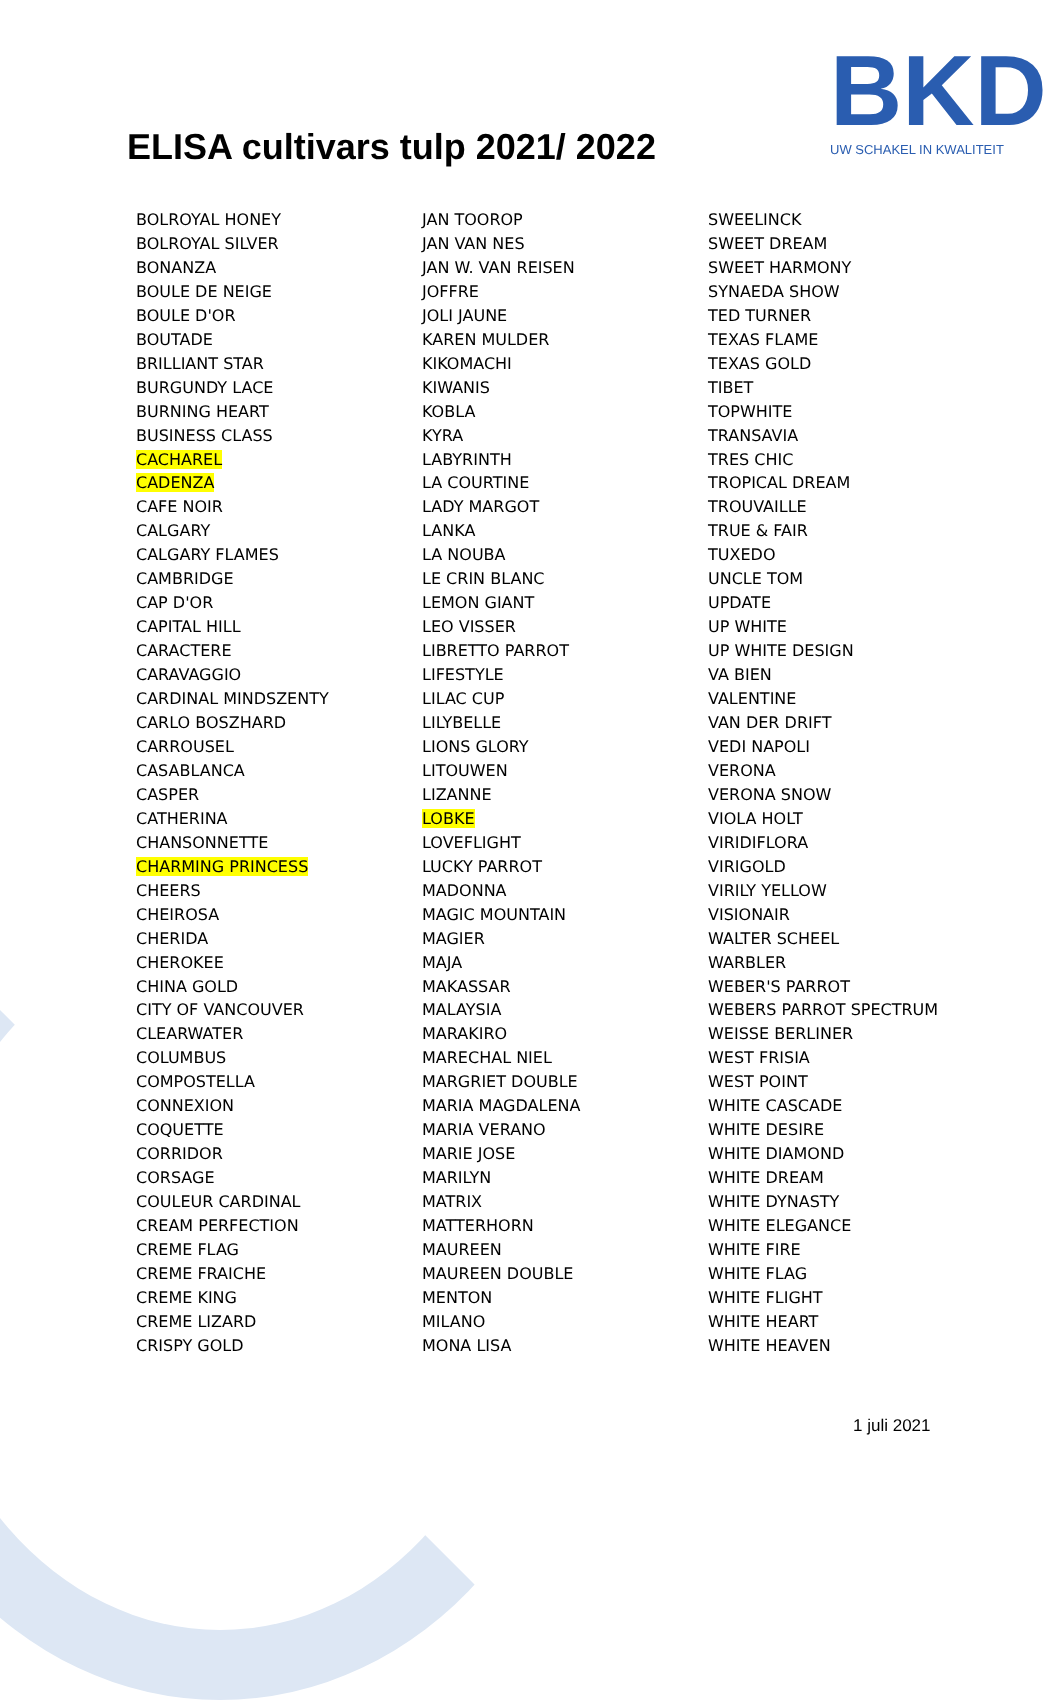ELISA cultivars tulp 2021/ 2022
BKD
UW SCHAKEL IN KWALITEIT
BOLROYAL HONEY
BOLROYAL SILVER
BONANZA
BOULE DE NEIGE
BOULE D'OR
BOUTADE
BRILLIANT STAR
BURGUNDY LACE
BURNING HEART
BUSINESS CLASS
CACHAREL
CADENZA
CAFE NOIR
CALGARY
CALGARY FLAMES
CAMBRIDGE
CAP D'OR
CAPITAL HILL
CARACTERE
CARAVAGGIO
CARDINAL MINDSZENTY
CARLO BOSZHARD
CARROUSEL
CASABLANCA
CASPER
CATHERINA
CHANSONNETTE
CHARMING PRINCESS
CHEERS
CHEIROSA
CHERIDA
CHEROKEE
CHINA GOLD
CITY OF VANCOUVER
CLEARWATER
COLUMBUS
COMPOSTELLA
CONNEXION
COQUETTE
CORRIDOR
CORSAGE
COULEUR CARDINAL
CREAM PERFECTION
CREME FLAG
CREME FRAICHE
CREME KING
CREME LIZARD
CRISPY GOLD
JAN TOOROP
JAN VAN NES
JAN W. VAN REISEN
JOFFRE
JOLI JAUNE
KAREN MULDER
KIKOMACHI
KIWANIS
KOBLA
KYRA
LABYRINTH
LA COURTINE
LADY MARGOT
LANKA
LA NOUBA
LE CRIN BLANC
LEMON GIANT
LEO VISSER
LIBRETTO PARROT
LIFESTYLE
LILAC CUP
LILYBELLE
LIONS GLORY
LITOUWEN
LIZANNE
LOBKE
LOVEFLIGHT
LUCKY PARROT
MADONNA
MAGIC MOUNTAIN
MAGIER
MAJA
MAKASSAR
MALAYSIA
MARAKIRO
MARECHAL NIEL
MARGRIET DOUBLE
MARIA MAGDALENA
MARIA VERANO
MARIE JOSE
MARILYN
MATRIX
MATTERHORN
MAUREEN
MAUREEN DOUBLE
MENTON
MILANO
MONA LISA
SWEELINCK
SWEET DREAM
SWEET HARMONY
SYNAEDA SHOW
TED TURNER
TEXAS FLAME
TEXAS GOLD
TIBET
TOPWHITE
TRANSAVIA
TRES CHIC
TROPICAL DREAM
TROUVAILLE
TRUE & FAIR
TUXEDO
UNCLE TOM
UPDATE
UP WHITE
UP WHITE DESIGN
VA BIEN
VALENTINE
VAN DER DRIFT
VEDI NAPOLI
VERONA
VERONA SNOW
VIOLA HOLT
VIRIDIFLORA
VIRIGOLD
VIRILY YELLOW
VISIONAIR
WALTER SCHEEL
WARBLER
WEBER'S PARROT
WEBERS PARROT SPECTRUM
WEISSE BERLINER
WEST FRISIA
WEST POINT
WHITE CASCADE
WHITE DESIRE
WHITE DIAMOND
WHITE DREAM
WHITE DYNASTY
WHITE ELEGANCE
WHITE FIRE
WHITE FLAG
WHITE FLIGHT
WHITE HEART
WHITE HEAVEN
1 juli 2021